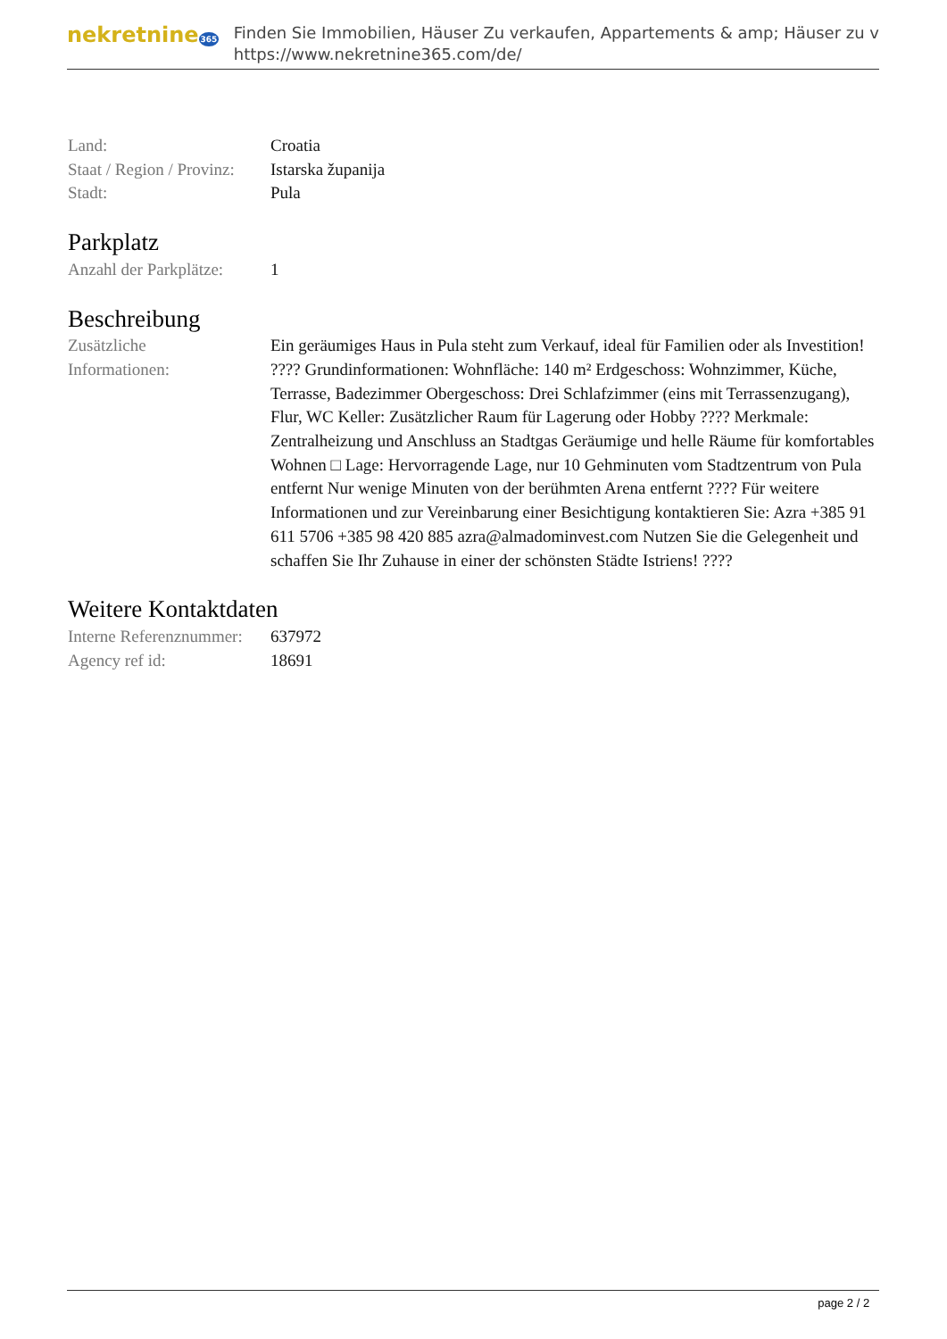nekretnine365
Finden Sie Immobilien, Häuser Zu verkaufen, Appartements & amp; Häuser zu v
https://www.nekretnine365.com/de/
Land: Croatia
Staat / Region / Provinz:
Istarska županija
Stadt: Pula
Parkplatz
Anzahl der Parkplätze:
1
Beschreibung
Zusätzliche
Informationen:
Ein geräumiges Haus in Pula steht zum Verkauf, ideal für Familien oder als Investition! ???? Grundinformationen: Wohnfläche: 140 m² Erdgeschoss: Wohnzimmer, Küche, Terrasse, Badezimmer Obergeschoss: Drei Schlafzimmer (eins mit Terrassenzugang), Flur, WC Keller: Zusätzlicher Raum für Lagerung oder Hobby ???? Merkmale: Zentralheizung und Anschluss an Stadtgas Geräumige und helle Räume für komfortables Wohnen □ Lage: Hervorragende Lage, nur 10 Gehminuten vom Stadtzentrum von Pula entfernt Nur wenige Minuten von der berühmten Arena entfernt ???? Für weitere Informationen und zur Vereinbarung einer Besichtigung kontaktieren Sie: Azra +385 91 611 5706 +385 98 420 885 azra@almadominvest.com Nutzen Sie die Gelegenheit und schaffen Sie Ihr Zuhause in einer der schönsten Städte Istriens! ????
Weitere Kontaktdaten
Interne Referenznummer:
637972
Agency ref id: 18691
page 2 / 2